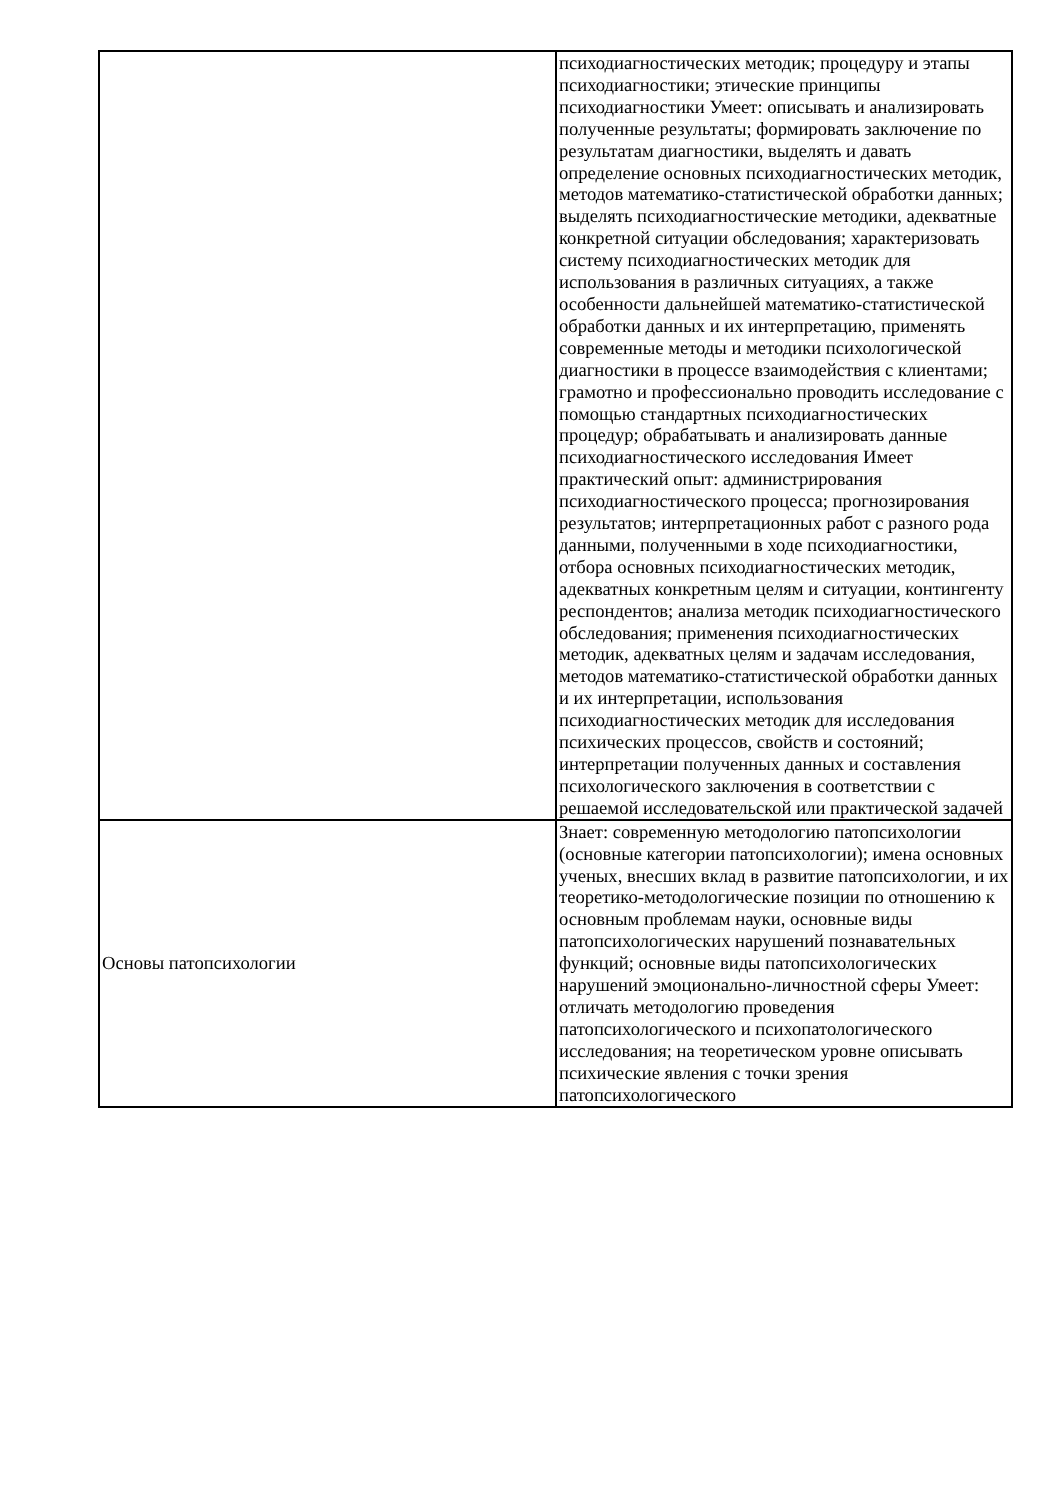| | психодиагностических методик; процедуру и этапы психодиагностики; этические принципы психодиагностики Умеет: описывать и анализировать полученные результаты; формировать заключение по результатам диагностики, выделять и давать определение основных психодиагностических методик, методов математико-статистической обработки данных; выделять психодиагностические методики, адекватные конкретной ситуации обследования; характеризовать систему психодиагностических методик для использования в различных ситуациях, а также особенности дальнейшей математико-статистической обработки данных и их интерпретацию, применять современные методы и методики психологической диагностики в процессе взаимодействия с клиентами; грамотно и профессионально проводить исследование с помощью стандартных психодиагностических процедур; обрабатывать и анализировать данные психодиагностического исследования Имеет практический опыт: администрирования психодиагностического процесса; прогнозирования результатов; интерпретационных работ с разного рода данными, полученными в ходе психодиагностики, отбора основных психодиагностических методик, адекватных конкретным целям и ситуации, контингенту респондентов; анализа методик психодиагностического обследования; применения психодиагностических методик, адекватных целям и задачам исследования, методов математико-статистической обработки данных и их интерпретации, использования психодиагностических методик для исследования психических процессов, свойств и состояний; интерпретации полученных данных и составления психологического заключения в соответствии с решаемой исследовательской или практической задачей |
| Основы патопсихологии | Знает: современную методологию патопсихологии (основные категории патопсихологии); имена основных ученых, внесших вклад в развитие патопсихологии, и их теоретико-методологические позиции по отношению к основным проблемам науки, основные виды патопсихологических нарушений познавательных функций; основные виды патопсихологических нарушений эмоционально-личностной сферы Умеет: отличать методологию проведения патопсихологического и психопатологического исследования; на теоретическом уровне описывать психические явления с точки зрения патопсихологического |